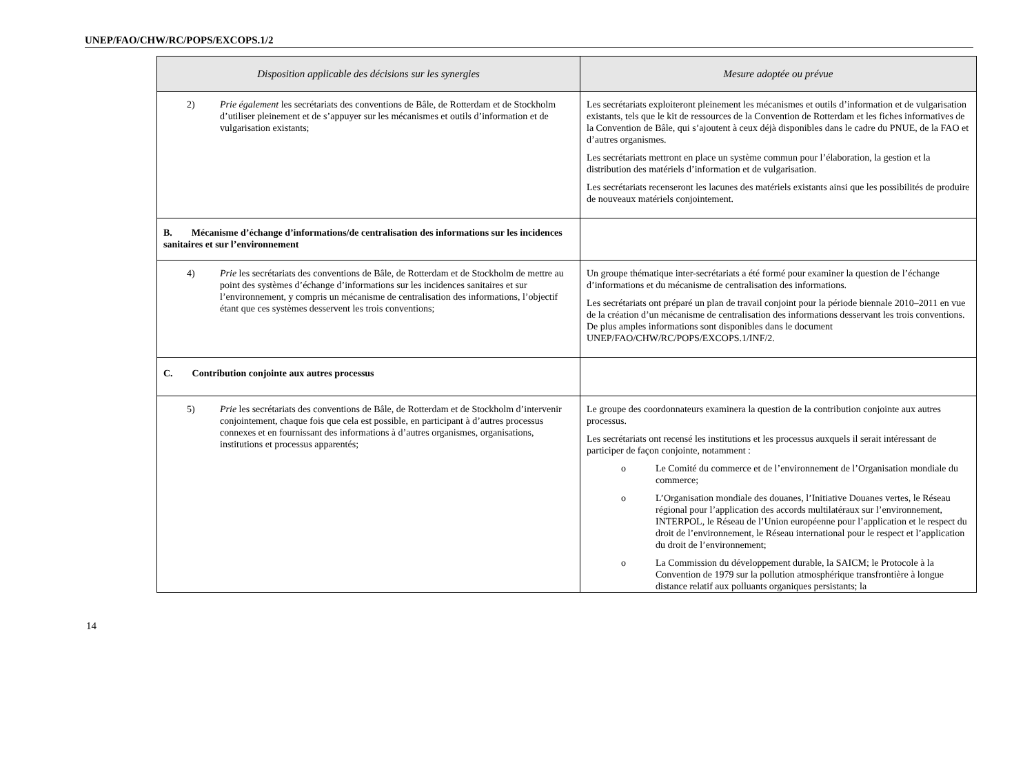UNEP/FAO/CHW/RC/POPS/EXCOPS.1/2
| Disposition applicable des décisions sur les synergies | Mesure adoptée ou prévue |
| --- | --- |
| 2) Prie également les secrétariats des conventions de Bâle, de Rotterdam et de Stockholm d’utiliser pleinement et de s’appuyer sur les mécanismes et outils d’information et de vulgarisation existants; | Les secrétariats exploiteront pleinement les mécanismes et outils d’information et de vulgarisation existants, tels que le kit de ressources de la Convention de Rotterdam et les fiches informatives de la Convention de Bâle, qui s’ajoutent à ceux déjà disponibles dans le cadre du PNUE, de la FAO et d’autres organismes. Les secrétariats mettront en place un système commun pour l’élaboration, la gestion et la distribution des matériels d’information et de vulgarisation. Les secrétariats recenseront les lacunes des matériels existants ainsi que les possibilités de produire de nouveaux matériels conjointement. |
| B. Mécanisme d’échange d’informations/de centralisation des informations sur les incidences sanitaires et sur l’environnement | |
| 4) Prie les secrétariats des conventions de Bâle, de Rotterdam et de Stockholm de mettre au point des systèmes d’échange d’informations sur les incidences sanitaires et sur l’environnement, y compris un mécanisme de centralisation des informations, l’objectif étant que ces systèmes desservent les trois conventions; | Un groupe thématique inter-secrétariats a été formé pour examiner la question de l’échange d’informations et du mécanisme de centralisation des informations. Les secrétariats ont préparé un plan de travail conjoint pour la période biennale 2010–2011 en vue de la création d’un mécanisme de centralisation des informations desservant les trois conventions. De plus amples informations sont disponibles dans le document UNEP/FAO/CHW/RC/POPS/EXCOPS.1/INF/2. |
| C. Contribution conjointe aux autres processus | |
| 5) Prie les secrétariats des conventions de Bâle, de Rotterdam et de Stockholm d’intervenir conjointement, chaque fois que cela est possible, en participant à d’autres processus connexes et en fournissant des informations à d’autres organismes, organisations, institutions et processus apparentés; | Le groupe des coordonnateurs examinera la question de la contribution conjointe aux autres processus. Les secrétariats ont recensé les institutions et les processus auxquels il serait intéressant de participer de façon conjointe, notamment : o Le Comité du commerce et de l’environnement de l’Organisation mondiale du commerce; o L’Organisation mondiale des douanes, l’Initiative Douanes vertes, le Réseau régional pour l’application des accords multilatéraux sur l’environnement, INTERPOL, le Réseau de l’Union européenne pour l’application et le respect du droit de l’environnement, le Réseau international pour le respect et l’application du droit de l’environnement; o La Commission du développement durable, la SAICM; le Protocole à la Convention de 1979 sur la pollution atmosphérique transfrontière à longue distance relatif aux polluants organiques persistants; la |
14